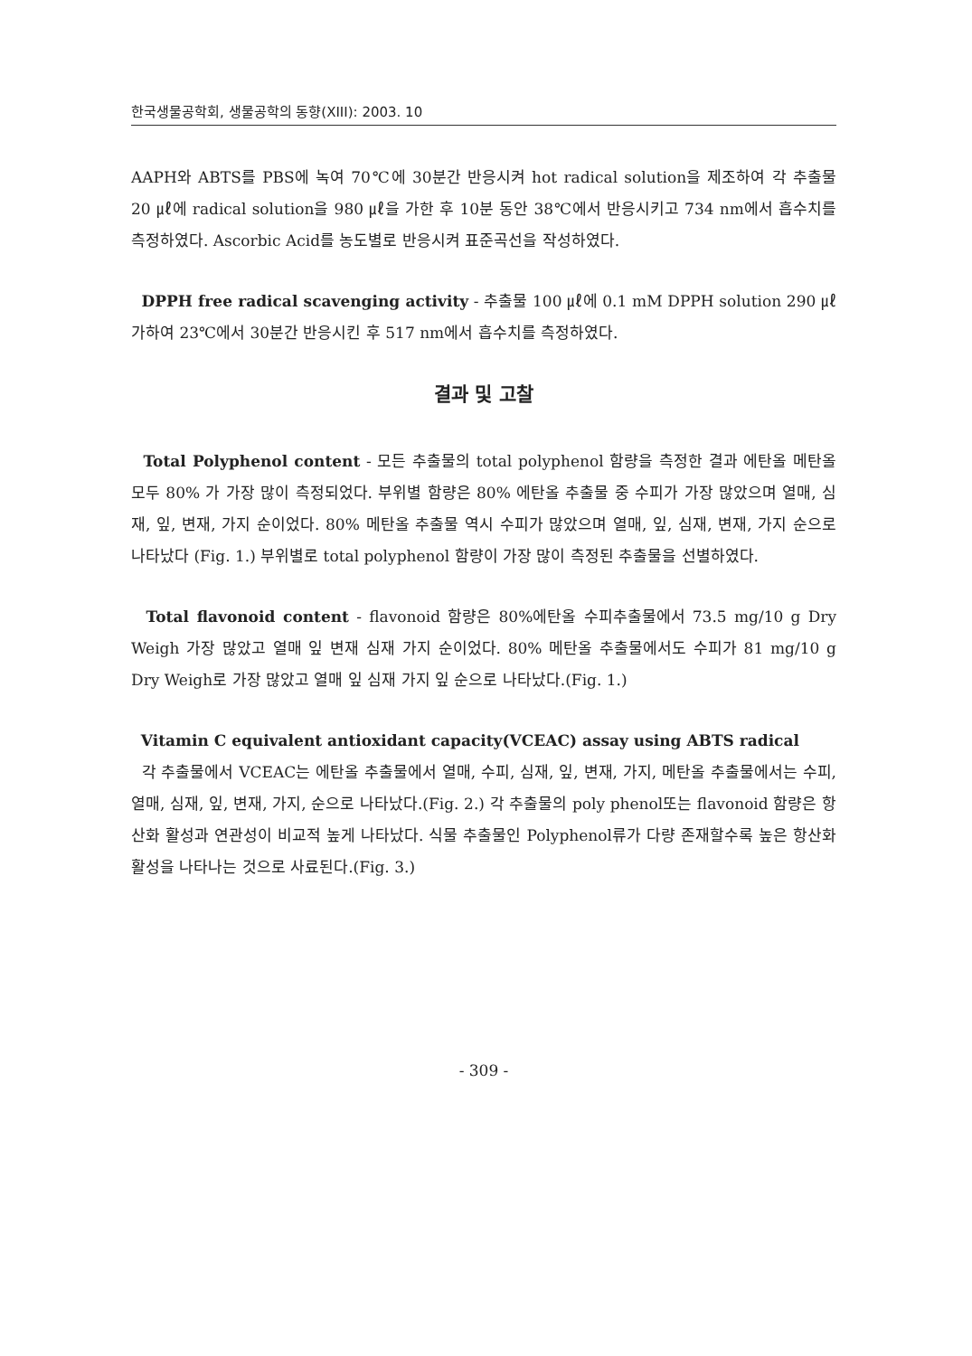한국생물공학회, 생물공학의 동향(XIII): 2003. 10
AAPH와 ABTS를 PBS에 녹여 70℃에 30분간 반응시켜 hot radical solution을 제조하여 각 추출물 20 ㎕에 radical solution을 980 ㎕을 가한 후 10분 동안 38℃에서 반응시키고 734 nm에서 흡수치를 측정하였다. Ascorbic Acid를 농도별로 반응시켜 표준곡선을 작성하였다.
DPPH free radical scavenging activity - 추출물 100 ㎕에 0.1 mM DPPH solution 290 ㎕ 가하여 23℃에서 30분간 반응시킨 후 517 nm에서 흡수치를 측정하였다.
결과 및 고찰
Total Polyphenol content - 모든 추출물의 total polyphenol 함량을 측정한 결과 에탄올 메탄올 모두 80% 가 가장 많이 측정되었다. 부위별 함량은 80% 에탄올 추출물 중 수피가 가장 많았으며 열매, 심재, 잎, 변재, 가지 순이었다. 80% 메탄올 추출물 역시 수피가 많았으며 열매, 잎, 심재, 변재, 가지 순으로 나타났다 (Fig. 1.) 부위별로 total polyphenol 함량이 가장 많이 측정된 추출물을 선별하였다.
Total flavonoid content - flavonoid 함량은 80%에탄올 수피추출물에서 73.5 mg/10 g Dry Weigh 가장 많았고 열매 잎 변재 심재 가지 순이었다. 80% 메탄올 추출물에서도 수피가 81 mg/10 g Dry Weigh로 가장 많았고 열매 잎 심재 가지 잎 순으로 나타났다.(Fig. 1.)
Vitamin C equivalent antioxidant capacity(VCEAC) assay using ABTS radical
각 추출물에서 VCEAC는 에탄올 추출물에서 열매, 수피, 심재, 잎, 변재, 가지, 메탄올 추출물에서는 수피, 열매, 심재, 잎, 변재, 가지, 순으로 나타났다.(Fig. 2.) 각 추출물의 poly phenol또는 flavonoid 함량은 항산화 활성과 연관성이 비교적 높게 나타났다. 식물 추출물인 Polyphenol류가 다량 존재할수록 높은 항산화 활성을 나타나는 것으로 사료된다.(Fig. 3.)
- 309 -